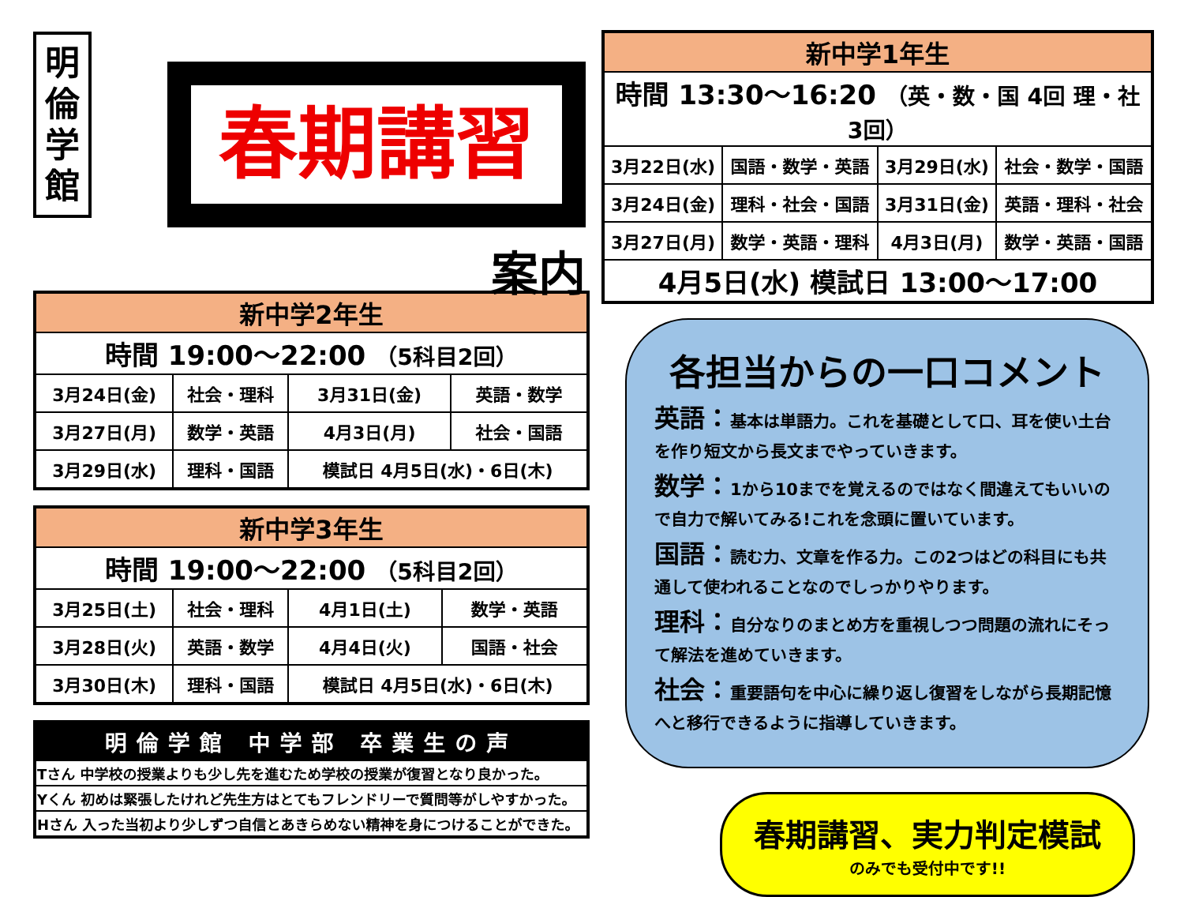明
倫
学
館
春期講習
案内
| 新中学2年生 | | | |
| --- | --- | --- | --- |
| 時間 19:00～22:00 （5科目2回） | | | |
| 3月24日(金) | 社会・理科 | 3月31日(金) | 英語・数学 |
| 3月27日(月) | 数学・英語 | 4月3日(月) | 社会・国語 |
| 3月29日(水) | 理科・国語 | 模試日 4月5日(水)・6日(木) | |
| 新中学3年生 | | | |
| --- | --- | --- | --- |
| 時間 19:00～22:00 （5科目2回） | | | |
| 3月25日(土) | 社会・理科 | 4月1日(土) | 数学・英語 |
| 3月28日(火) | 英語・数学 | 4月4日(火) | 国語・社会 |
| 3月30日(木) | 理科・国語 | 模試日 4月5日(水)・6日(木) | |
| 明倫学館 中学部 卒業生の声 |
| --- |
| Tさん 中学校の授業よりも少し先を進むため学校の授業が復習となり良かった。 |
| Yくん 初めは緊張したけれど先生方はとてもフレンドリーで質問等がしやすかった。 |
| Hさん 入った当初より少しずつ自信とあきらめない精神を身につけることができた。 |
| 新中学1年生 | | | |
| --- | --- | --- | --- |
| 時間 13:30～16:20 （英・数・国 4回 理・社 3回） | | | |
| 3月22日(水) | 国語・数学・英語 | 3月29日(水) | 社会・数学・国語 |
| 3月24日(金) | 理科・社会・国語 | 3月31日(金) | 英語・理科・社会 |
| 3月27日(月) | 数学・英語・理科 | 4月3日(月) | 数学・英語・国語 |
| 4月5日(水) 模試日 13:00～17:00 | | | |
各担当からの一口コメント
英語：基本は単語力。これを基礎として口、耳を使い土台を作り短文から長文までやっていきます。
数学：1から10までを覚えるのではなく間違えてもいいので自力で解いてみる!これを念頭に置いています。
国語：読む力、文章を作る力。この2つはどの科目にも共通して使われることなのでしっかりやります。
理科：自分なりのまとめ方を重視しつつ問題の流れにそって解法を進めていきます。
社会：重要語句を中心に繰り返し復習をしながら長期記憶へと移行できるように指導していきます。
春期講習、実力判定模試
のみでも受付中です!!